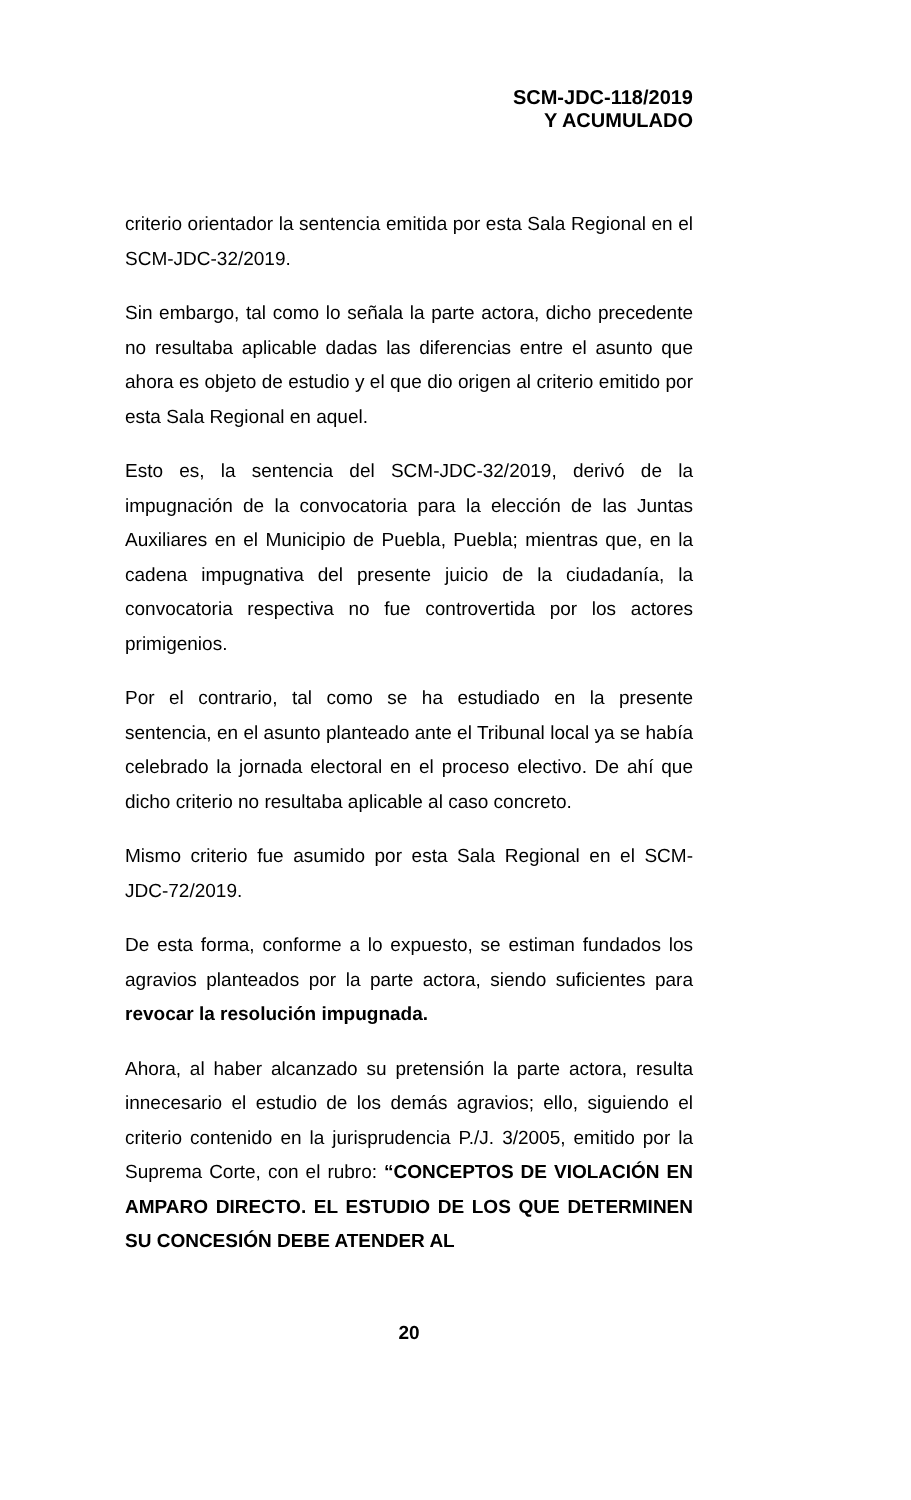SCM-JDC-118/2019
Y ACUMULADO
criterio orientador la sentencia emitida por esta Sala Regional en el SCM-JDC-32/2019.
Sin embargo, tal como lo señala la parte actora, dicho precedente no resultaba aplicable dadas las diferencias entre el asunto que ahora es objeto de estudio y el que dio origen al criterio emitido por esta Sala Regional en aquel.
Esto es, la sentencia del SCM-JDC-32/2019, derivó de la impugnación de la convocatoria para la elección de las Juntas Auxiliares en el Municipio de Puebla, Puebla; mientras que, en la cadena impugnativa del presente juicio de la ciudadanía, la convocatoria respectiva no fue controvertida por los actores primigenios.
Por el contrario, tal como se ha estudiado en la presente sentencia, en el asunto planteado ante el Tribunal local ya se había celebrado la jornada electoral en el proceso electivo. De ahí que dicho criterio no resultaba aplicable al caso concreto.
Mismo criterio fue asumido por esta Sala Regional en el SCM-JDC-72/2019.
De esta forma, conforme a lo expuesto, se estiman fundados los agravios planteados por la parte actora, siendo suficientes para revocar la resolución impugnada.
Ahora, al haber alcanzado su pretensión la parte actora, resulta innecesario el estudio de los demás agravios; ello, siguiendo el criterio contenido en la jurisprudencia P./J. 3/2005, emitido por la Suprema Corte, con el rubro: “CONCEPTOS DE VIOLACIÓN EN AMPARO DIRECTO. EL ESTUDIO DE LOS QUE DETERMINEN SU CONCESIÓN DEBE ATENDER AL
20